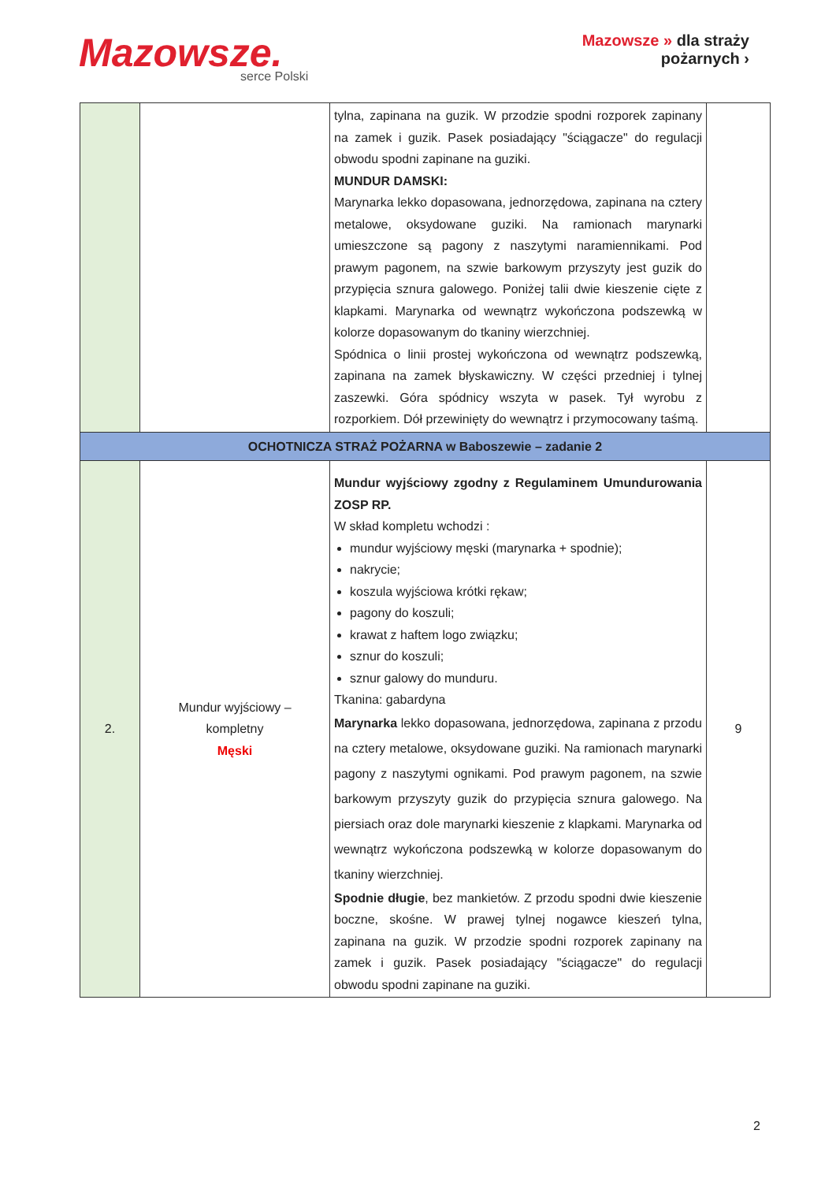Mazowsze. serce Polski
Mazowsze » dla straży
pożarnych ›
| | | tylna, zapinana na guzik. W przodzie spodni rozporek zapinany na zamek i guzik. Pasek posiadający "ściągacze" do regulacji obwodu spodni zapinane na guziki. MUNDUR DAMSKI: Marynarka lekko dopasowana, jednorzędowa, zapinana na cztery metalowe, oksydowane guziki. Na ramionach marynarki umieszczone są pagony z naszytymi naramiennikami. Pod prawym pagonem, na szwie barkowym przyszyty jest guzik do przypięcia sznura galowego. Poniżej talii dwie kieszenie cięte z klapkami. Marynarka od wewnątrz wykończona podszewką w kolorze dopasowanym do tkaniny wierzchniej. Spódnica o linii prostej wykończona od wewnątrz podszewką, zapinana na zamek błyskawiczny. W części przedniej i tylnej zaszewki. Góra spódnicy wszyta w pasek. Tył wyrobu z rozporkiem. Dół przewinięty do wewnątrz i przymocowany taśmą. | |
| OCHOTNICZA STRAŻ POŻARNA w Baboszewie – zadanie 2 | | | |
| 2. | Mundur wyjściowy – kompletny Męski | Mundur wyjściowy zgodny z Regulaminem Umundurowania ZOSP RP. W skład kompletu wchodzi : mundur wyjściowy męski (marynarka + spodnie); nakrycie; koszula wyjściowa krótki rękaw; pagony do koszuli; krawat z haftem logo związku; sznur do koszuli; sznur galowy do munduru. Tkanina: gabardyna Marynarka lekko dopasowana, jednorzędowa, zapinana z przodu na cztery metalowe, oksydowane guziki. Na ramionach marynarki pagony z naszytymi ognikami. Pod prawym pagonem, na szwie barkowym przyszyty guzik do przypięcia sznura galowego. Na piersiach oraz dole marynarki kieszenie z klapkami. Marynarka od wewnątrz wykończona podszewką w kolorze dopasowanym do tkaniny wierzchniej. Spodnie długie , bez mankietów. Z przodu spodni dwie kieszenie boczne, skośne. W prawej tylnej nogawce kieszeń tylna, zapinana na guzik. W przodzie spodni rozporek zapinany na zamek i guzik. Pasek posiadający "ściągacze" do regulacji obwodu spodni zapinane na guziki. | 9 |
2